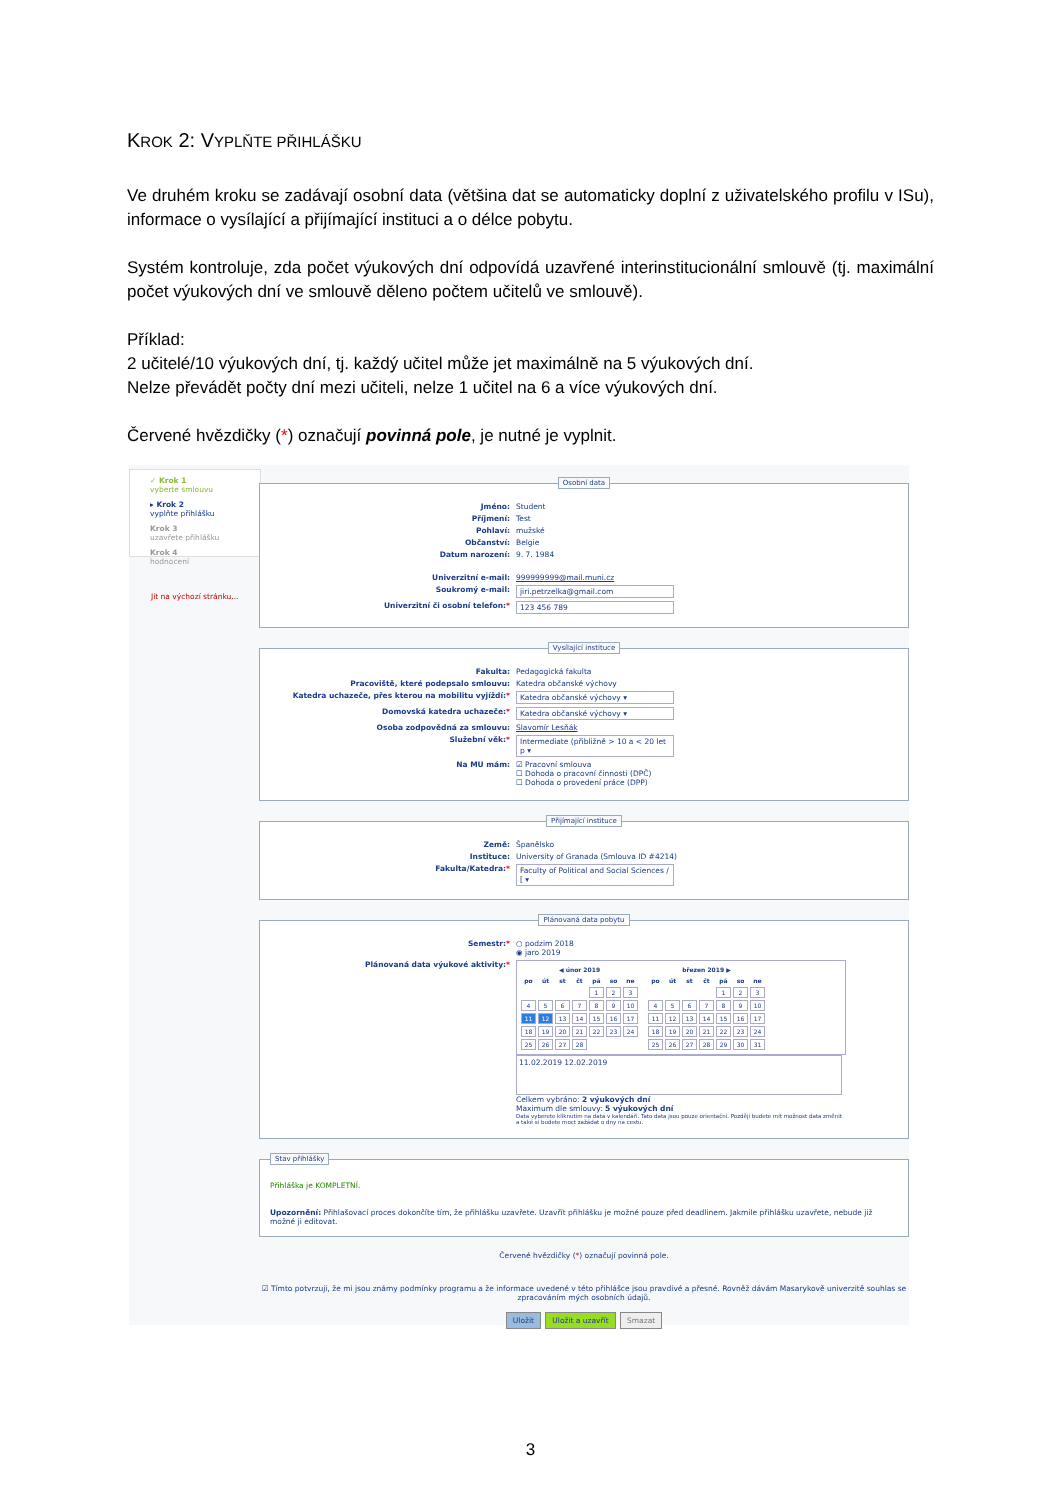KROK 2: VYPLŇTE PŘIHLÁŠKU
Ve druhém kroku se zadávají osobní data (většina dat se automaticky doplní z uživatelského profilu v ISu), informace o vysílající a přijímající instituci a o délce pobytu.
Systém kontroluje, zda počet výukových dní odpovídá uzavřené interinstitucionální smlouvě (tj. maximální počet výukových dní ve smlouvě děleno počtem učitelů ve smlouvě).
Příklad:
2 učitelé/10 výukových dní, tj. každý učitel může jet maximálně na 5 výukových dní.
Nelze převádět počty dní mezi učiteli, nelze 1 učitel na 6 a více výukových dní.
Červené hvězdičky (*) označují povinná pole, je nutné je vyplnit.
✓ Krok 1
vyberte smlouvu
▸ Krok 2
vyplňte přihlášku
Krok 3
uzavřete přihlášku
Krok 4
hodnocení
Jít na výchozí stránku...
Osobní data
Jméno: Student
Příjmení: Test
Pohlaví: mužské
Občanství: Belgie
Datum narození: 9. 7. 1984
Univerzitní e-mail: 999999999@mail.muni.cz
Soukromý e-mail: jiri.petrzelka@gmail.com
Univerzitní či osobní telefon:* 123 456 789
Vysílající instituce
Fakulta: Pedagogická fakulta
Pracoviště, které podepsalo smlouvu: Katedra občanské výchovy
Katedra uchazeče, přes kterou na mobilitu vyjíždí:* Katedra občanské výchovy ▾
Domovská katedra uchazeče:* Katedra občanské výchovy ▾
Osoba zodpovědná za smlouvu: Slavomír Lesňák
Služební věk:* Intermediate (přibližně > 10 a < 20 let p ▾
Na MU mám: ☑ Pracovní smlouva
☐ Dohoda o pracovní činnosti (DPČ)
☐ Dohoda o provedení práce (DPP)
Přijímající instituce
Země: Španělsko
Instituce: University of Granada (Smlouva ID #4214)
Fakulta/Katedra:* Faculty of Political and Social Sciences / [ ▾
Plánovaná data pobytu
Semestr:* ○ podzim 2018
◉ jaro 2019
Plánovaná data výukové aktivity:*
| ◀ únor 2019 | | | | | | |
| --- | --- | --- | --- | --- | --- | --- |
| po | út | st | čt | pá | so | ne |
| | | | | 1 | 2 | 3 |
| 4 | 5 | 6 | 7 | 8 | 9 | 10 |
| 11 | 12 | 13 | 14 | 15 | 16 | 17 |
| 18 | 19 | 20 | 21 | 22 | 23 | 24 |
| 25 | 26 | 27 | 28 | | | |
| březen 2019 ▶ | | | | | | |
| --- | --- | --- | --- | --- | --- | --- |
| po | út | st | čt | pá | so | ne |
| | | | | 1 | 2 | 3 |
| 4 | 5 | 6 | 7 | 8 | 9 | 10 |
| 11 | 12 | 13 | 14 | 15 | 16 | 17 |
| 18 | 19 | 20 | 21 | 22 | 23 | 24 |
| 25 | 26 | 27 | 28 | 29 | 30 | 31 |
11.02.2019 12.02.2019
Celkem vybráno: 2 výukových dní
Maximum dle smlouvy: 5 výukových dní
Data vyberete kliknutím na data v kalendáři. Tato data jsou pouze orientační. Později budete mít možnost data změnit a také si budete moct zažádat o dny na cestu.
Stav přihlášky
Přihláška je KOMPLETNÍ.
Upozornění: Přihlašovací proces dokončíte tím, že přihlášku uzavřete. Uzavřít přihlášku je možné pouze před deadlinem. Jakmile přihlášku uzavřete, nebude již možné ji editovat.
Červené hvězdičky (*) označují povinná pole.
☑ Tímto potvrzuji, že mi jsou známy podmínky programu a že informace uvedené v této přihlášce jsou pravdivé a přesné. Rovněž dávám Masarykově univerzitě souhlas se zpracováním mých osobních údajů.
Uložit Uložit a uzavřít Smazat
3